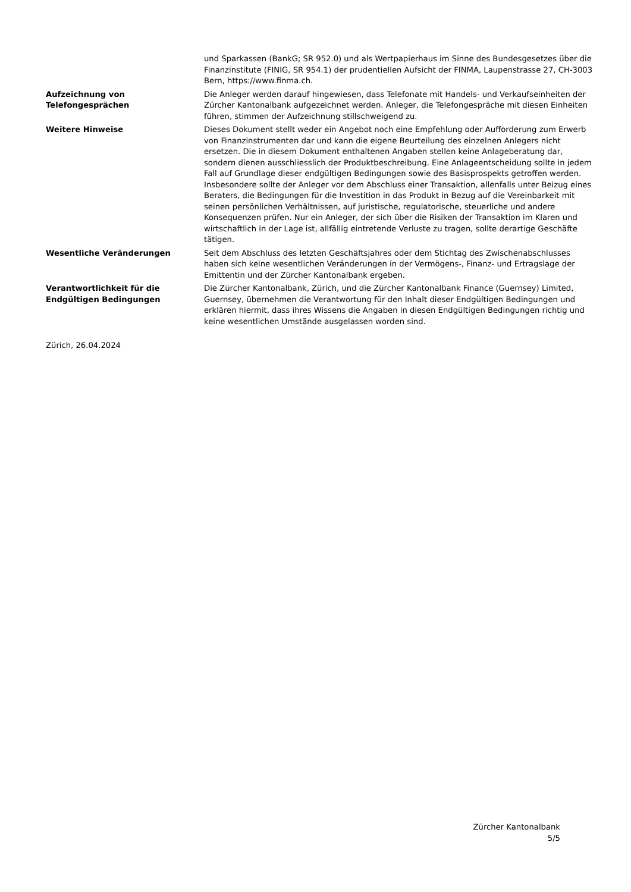und Sparkassen (BankG; SR 952.0) und als Wertpapierhaus im Sinne des Bundesgesetzes über die Finanzinstitute (FINIG, SR 954.1) der prudentiellen Aufsicht der FINMA, Laupenstrasse 27, CH-3003 Bern, https://www.finma.ch.
Aufzeichnung von Telefongesprächen
Die Anleger werden darauf hingewiesen, dass Telefonate mit Handels- und Verkaufseinheiten der Zürcher Kantonalbank aufgezeichnet werden. Anleger, die Telefongespräche mit diesen Einheiten führen, stimmen der Aufzeichnung stillschweigend zu.
Weitere Hinweise Dieses Dokument stellt weder ein Angebot noch eine Empfehlung oder Aufforderung zum Erwerb von Finanzinstrumenten dar und kann die eigene Beurteilung des einzelnen Anlegers nicht ersetzen. Die in diesem Dokument enthaltenen Angaben stellen keine Anlageberatung dar, sondern dienen ausschliesslich der Produktbeschreibung. Eine Anlageentscheidung sollte in jedem Fall auf Grundlage dieser endgültigen Bedingungen sowie des Basisprospekts getroffen werden. Insbesondere sollte der Anleger vor dem Abschluss einer Transaktion, allenfalls unter Beizug eines Beraters, die Bedingungen für die Investition in das Produkt in Bezug auf die Vereinbarkeit mit seinen persönlichen Verhältnissen, auf juristische, regulatorische, steuerliche und andere Konsequenzen prüfen. Nur ein Anleger, der sich über die Risiken der Transaktion im Klaren und wirtschaftlich in der Lage ist, allfällig eintretende Verluste zu tragen, sollte derartige Geschäfte tätigen.
Wesentliche Veränderungen Seit dem Abschluss des letzten Geschäftsjahres oder dem Stichtag des Zwischenabschlusses haben sich keine wesentlichen Veränderungen in der Vermögens-, Finanz- und Ertragslage der Emittentin und der Zürcher Kantonalbank ergeben.
Verantwortlichkeit für die Endgültigen Bedingungen
Die Zürcher Kantonalbank, Zürich, und die Zürcher Kantonalbank Finance (Guernsey) Limited, Guernsey, übernehmen die Verantwortung für den Inhalt dieser Endgültigen Bedingungen und erklären hiermit, dass ihres Wissens die Angaben in diesen Endgültigen Bedingungen richtig und keine wesentlichen Umstände ausgelassen worden sind.
Zürich, 26.04.2024
Zürcher Kantonalbank
5/5